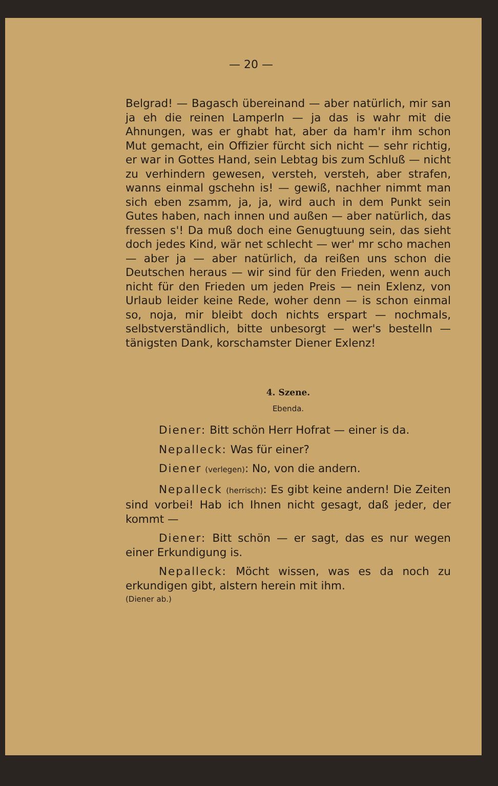— 20 —
Belgrad! — Bagasch übereinand — aber natürlich, mir san ja eh die reinen Lamperln — ja das is wahr mit die Ahnungen, was er ghabt hat, aber da ham'r ihm schon Mut gemacht, ein Offizier fürcht sich nicht — sehr richtig, er war in Gottes Hand, sein Lebtag bis zum Schluß — nicht zu verhindern gewesen, versteh, versteh, aber strafen, wanns einmal gschehn is! — gewiß, nachher nimmt man sich eben zsamm, ja, ja, wird auch in dem Punkt sein Gutes haben, nach innen und außen — aber natürlich, das fressen s'! Da muß doch eine Genugtuung sein, das sieht doch jedes Kind, wär net schlecht — wer' mr scho machen — aber ja — aber natürlich, da reißen uns schon die Deutschen heraus — wir sind für den Frieden, wenn auch nicht für den Frieden um jeden Preis — nein Exlenz, von Urlaub leider keine Rede, woher denn — is schon einmal so, noja, mir bleibt doch nichts erspart — nochmals, selbstverständlich, bitte unbesorgt — wer's bestelln — tänigsten Dank, korschamster Diener Exlenz!
4. Szene.
Ebenda.
Diener: Bitt schön Herr Hofrat — einer is da.
Nepalleck: Was für einer?
Diener (verlegen): No, von die andern.
Nepalleck (herrisch): Es gibt keine andern! Die Zeiten sind vorbei! Hab ich Ihnen nicht gesagt, daß jeder, der kommt —
Diener: Bitt schön — er sagt, das es nur wegen einer Erkundigung is.
Nepalleck: Möcht wissen, was es da noch zu erkundigen gibt, alstern herein mit ihm.
(Diener ab.)